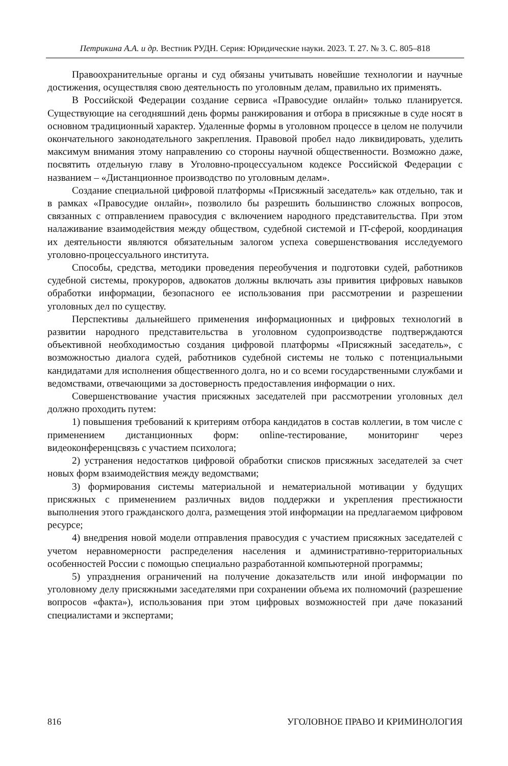Петрикина А.А. и др. Вестник РУДН. Серия: Юридические науки. 2023. Т. 27. № 3. С. 805–818
Правоохранительные органы и суд обязаны учитывать новейшие технологии и научные достижения, осуществляя свою деятельность по уголовным делам, правильно их применять.
В Российской Федерации создание сервиса «Правосудие онлайн» только планируется. Существующие на сегодняшний день формы ранжирования и отбора в присяжные в суде носят в основном традиционный характер. Удаленные формы в уголовном процессе в целом не получили окончательного законодательного закрепления. Правовой пробел надо ликвидировать, уделить максимум внимания этому направлению со стороны научной общественности. Возможно даже, посвятить отдельную главу в Уголовно-процессуальном кодексе Российской Федерации с названием – «Дистанционное производство по уголовным делам».
Создание специальной цифровой платформы «Присяжный заседатель» как отдельно, так и в рамках «Правосудие онлайн», позволило бы разрешить большинство сложных вопросов, связанных с отправлением правосудия с включением народного представительства. При этом налаживание взаимодействия между обществом, судебной системой и IT-сферой, координация их деятельности являются обязательным залогом успеха совершенствования исследуемого уголовно-процессуального института.
Способы, средства, методики проведения переобучения и подготовки судей, работников судебной системы, прокуроров, адвокатов должны включать азы привития цифровых навыков обработки информации, безопасного ее использования при рассмотрении и разрешении уголовных дел по существу.
Перспективы дальнейшего применения информационных и цифровых технологий в развитии народного представительства в уголовном судопроизводстве подтверждаются объективной необходимостью создания цифровой платформы «Присяжный заседатель», с возможностью диалога судей, работников судебной системы не только с потенциальными кандидатами для исполнения общественного долга, но и со всеми государственными службами и ведомствами, отвечающими за достоверность предоставления информации о них.
Совершенствование участия присяжных заседателей при рассмотрении уголовных дел должно проходить путем:
1) повышения требований к критериям отбора кандидатов в состав коллегии, в том числе с применением дистанционных форм: online-тестирование, мониторинг через видеоконференцсвязь с участием психолога;
2) устранения недостатков цифровой обработки списков присяжных заседателей за счет новых форм взаимодействия между ведомствами;
3) формирования системы материальной и нематериальной мотивации у будущих присяжных с применением различных видов поддержки и укрепления престижности выполнения этого гражданского долга, размещения этой информации на предлагаемом цифровом ресурсе;
4) внедрения новой модели отправления правосудия с участием присяжных заседателей с учетом неравномерности распределения населения и административно-территориальных особенностей России с помощью специально разработанной компьютерной программы;
5) упразднения ограничений на получение доказательств или иной информации по уголовному делу присяжными заседателями при сохранении объема их полномочий (разрешение вопросов «факта»), использования при этом цифровых возможностей при даче показаний специалистами и экспертами;
816 УГОЛОВНОЕ ПРАВО И КРИМИНОЛОГИЯ